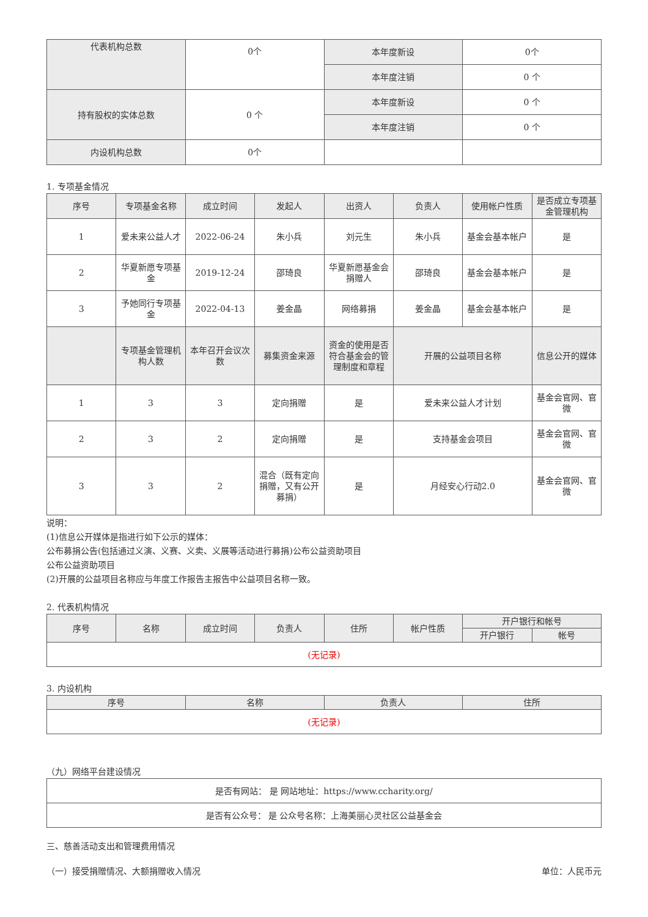| 代表机构总数 | 0个 | 本年度新设 | 0个 |
| | | 本年度注销 | 0 个 |
| 持有股权的实体总数 | 0 个 | 本年度新设 | 0 个 |
| | | 本年度注销 | 0 个 |
| 内设机构总数 | 0个 | | |
1. 专项基金情况
| 序号 | 专项基金名称 | 成立时间 | 发起人 | 出资人 | 负责人 | 使用帐户性质 | 是否成立专项基金管理机构 |
| --- | --- | --- | --- | --- | --- | --- | --- |
| 1 | 爱未来公益人才 | 2022-06-24 | 朱小兵 | 刘元生 | 朱小兵 | 基金会基本帐户 | 是 |
| 2 | 华夏新愿专项基金 | 2019-12-24 | 邵琦良 | 华夏新愿基金会捐赠人 | 邵琦良 | 基金会基本帐户 | 是 |
| 3 | 予她同行专项基金 | 2022-04-13 | 姜金晶 | 网络募捐 | 姜金晶 | 基金会基本帐户 | 是 |
| | 专项基金管理机构人数 | 本年召开会议次数 | 募集资金来源 | 资金的使用是否符合基金会的管理制度和章程 | 开展的公益项目名称 | | 信息公开的媒体 |
| 1 | 3 | 3 | 定向捐赠 | 是 | 爱未来公益人才计划 | | 基金会官网、官微 |
| 2 | 3 | 2 | 定向捐赠 | 是 | 支持基金会项目 | | 基金会官网、官微 |
| 3 | 3 | 2 | 混合（既有定向捐赠，又有公开募捐） | 是 | 月经安心行动2.0 | | 基金会官网、官微 |
说明：
(1)信息公开媒体是指进行如下公示的媒体：
公布募捐公告(包括通过义演、义赛、义卖、义展等活动进行募捐)公布公益资助项目
公布公益资助项目
(2)开展的公益项目名称应与年度工作报告主报告中公益项目名称一致。
2. 代表机构情况
| 序号 | 名称 | 成立时间 | 负责人 | 住所 | 帐户性质 | 开户银行和帐号 | |
| --- | --- | --- | --- | --- | --- | --- | --- |
| | | | | | | 开户银行 | 帐号 |
| (无记录) | | | | | | | |
3. 内设机构
| 序号 | 名称 | 负责人 | 住所 |
| --- | --- | --- | --- |
| (无记录) | | | |
（九）网络平台建设情况
| 是否有网站： 是 网站地址：https://www.ccharity.org/ |
| 是否有公众号： 是 公众号名称：上海美丽心灵社区公益基金会 |
三、慈善活动支出和管理费用情况
（一）接受捐赠情况、大额捐赠收入情况 单位：人民币元